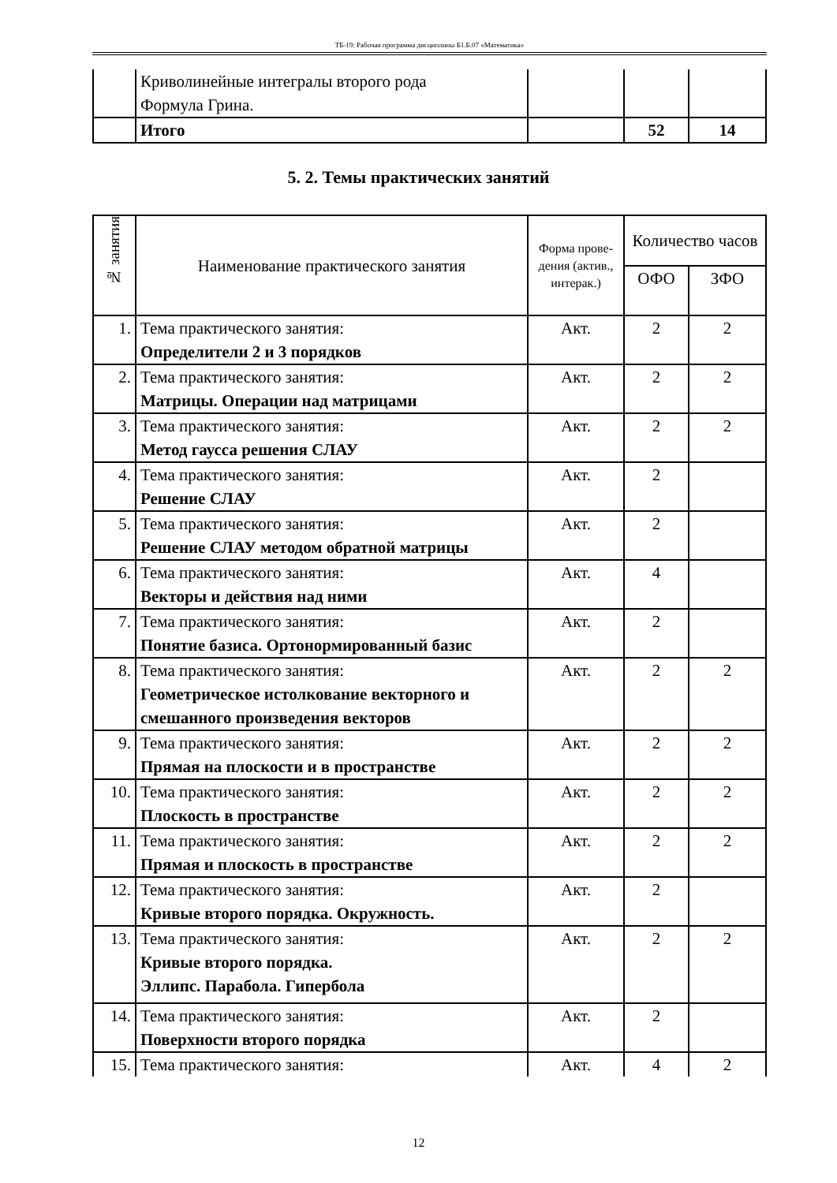ТБ-19: Рабочая программа дисциплины Б1.Б.07 «Математика»
| | Криволинейные интегралы второго рода Формула Грина. | | | |
| | Итого | | 52 | 14 |
5. 2. Темы практических занятий
| № занятия | Наименование практического занятия | Форма прове-дения (актив., интерак.) | Количество часов | |
| --- | --- | --- | --- | --- |
| | | | ОФО | ЗФО |
| 1. | Тема практического занятия: Определители 2 и 3 порядков | Акт. | 2 | 2 |
| 2. | Тема практического занятия: Матрицы. Операции над матрицами | Акт. | 2 | 2 |
| 3. | Тема практического занятия: Метод гаусса решения СЛАУ | Акт. | 2 | 2 |
| 4. | Тема практического занятия: Решение СЛАУ | Акт. | 2 | |
| 5. | Тема практического занятия: Решение СЛАУ методом обратной матрицы | Акт. | 2 | |
| 6. | Тема практического занятия: Векторы и действия над ними | Акт. | 4 | |
| 7. | Тема практического занятия: Понятие базиса. Ортонормированный базис | Акт. | 2 | |
| 8. | Тема практического занятия: Геометрическое истолкование векторного и смешанного произведения векторов | Акт. | 2 | 2 |
| 9. | Тема практического занятия: Прямая на плоскости и в пространстве | Акт. | 2 | 2 |
| 10. | Тема практического занятия: Плоскость в пространстве | Акт. | 2 | 2 |
| 11. | Тема практического занятия: Прямая и плоскость в пространстве | Акт. | 2 | 2 |
| 12. | Тема практического занятия: Кривые второго порядка. Окружность. | Акт. | 2 | |
| 13. | Тема практического занятия: Кривые второго порядка. Эллипс. Парабола. Гипербола | Акт. | 2 | 2 |
| 14. | Тема практического занятия: Поверхности второго порядка | Акт. | 2 | |
| 15. | Тема практического занятия: | Акт. | 4 | 2 |
12